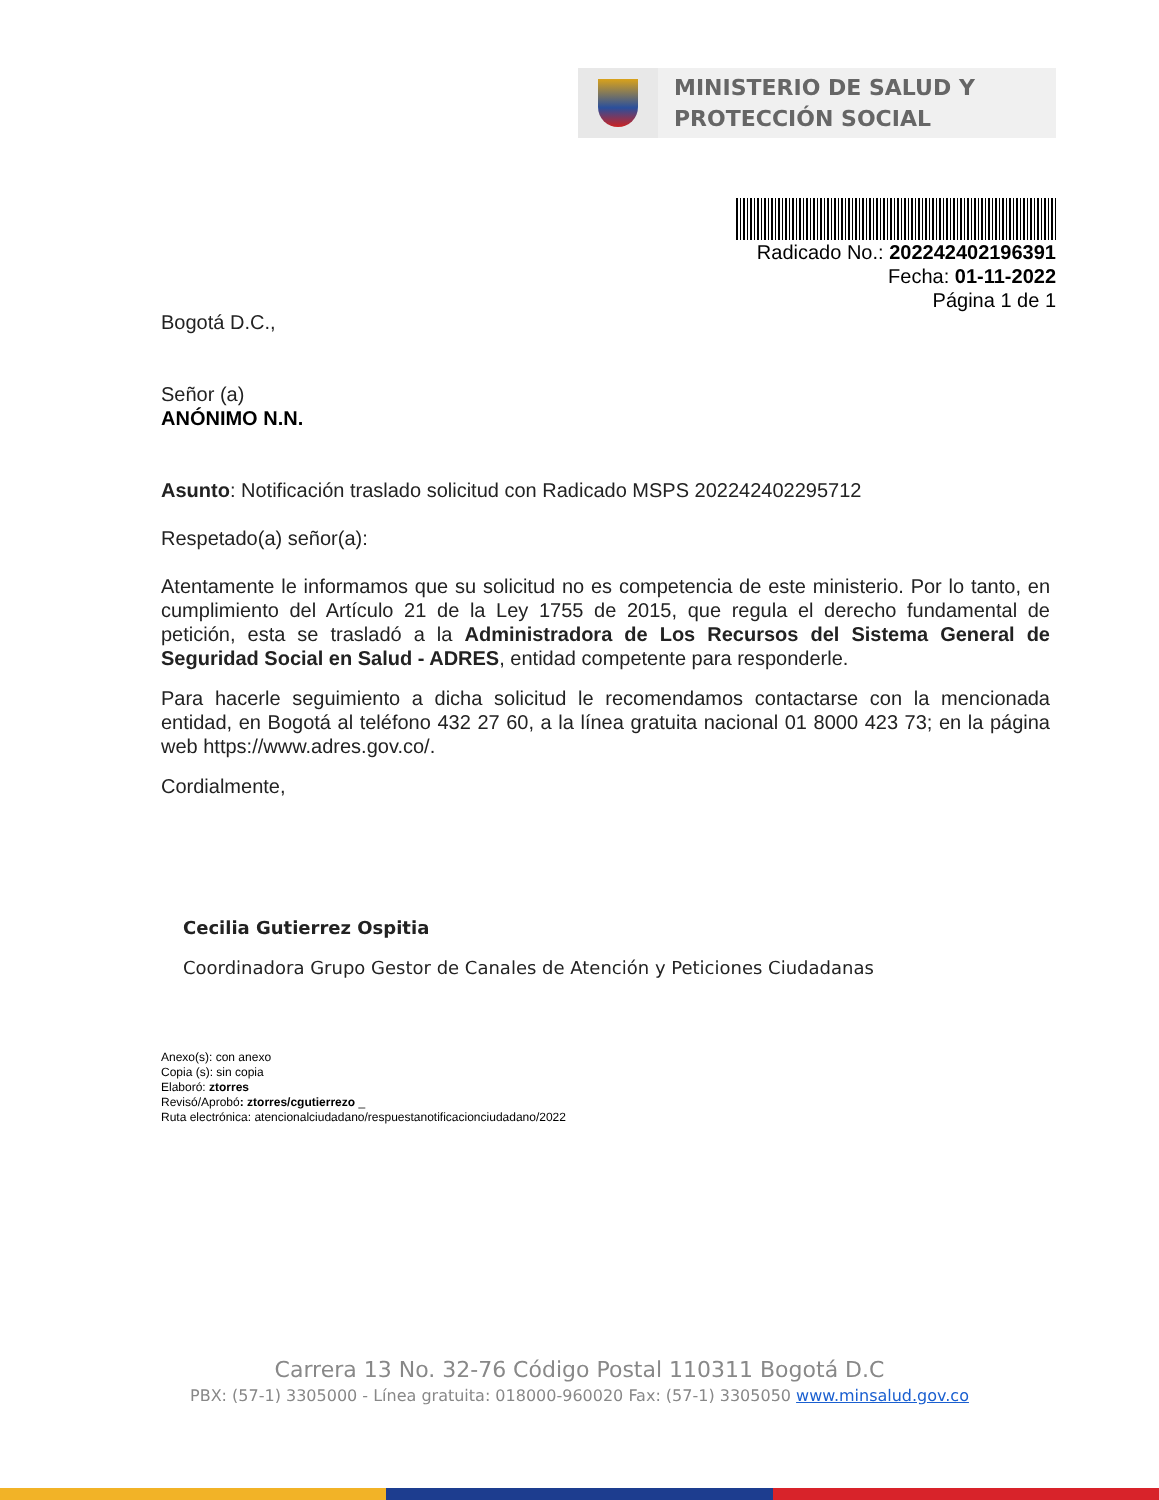MINISTERIO DE SALUD Y
PROTECCIÓN SOCIAL
Radicado No.: 202242402196391
Fecha: 01-11-2022
Página 1 de 1
Bogotá D.C.,
Señor (a)
ANÓNIMO N.N.
Asunto: Notificación traslado solicitud con Radicado MSPS 202242402295712
Respetado(a) señor(a):
Atentamente le informamos que su solicitud no es competencia de este ministerio. Por lo tanto, en cumplimiento del Artículo 21 de la Ley 1755 de 2015, que regula el derecho fundamental de petición, esta se trasladó a la Administradora de Los Recursos del Sistema General de Seguridad Social en Salud - ADRES, entidad competente para responderle.
Para hacerle seguimiento a dicha solicitud le recomendamos contactarse con la mencionada entidad, en Bogotá al teléfono 432 27 60, a la línea gratuita nacional 01 8000 423 73; en la página web https://www.adres.gov.co/.
Cordialmente,
Cecilia Gutierrez Ospitia
Coordinadora Grupo Gestor de Canales de Atención y Peticiones Ciudadanas
Anexo(s): con anexo
Copia (s): sin copia
Elaboró: ztorres
Revisó/Aprobó: ztorres/cgutierrezo _
Ruta electrónica: atencionalciudadano/respuestanotificacionciudadano/2022
Carrera 13 No. 32-76 Código Postal 110311 Bogotá D.C
PBX: (57-1) 3305000 - Línea gratuita: 018000-960020 Fax: (57-1) 3305050 www.minsalud.gov.co